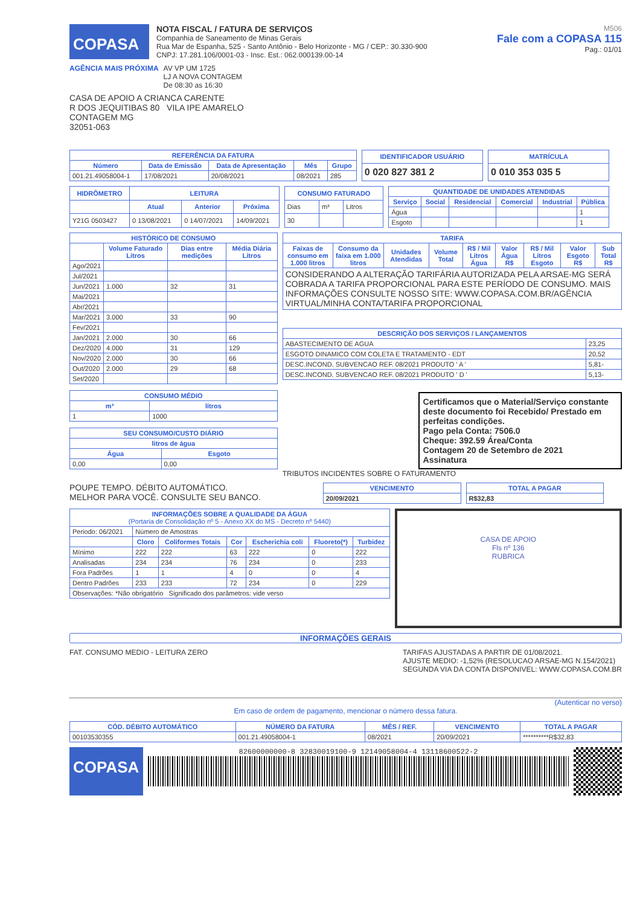COPASA
NOTA FISCAL / FATURA DE SERVIÇOS
Companhia de Saneamento de Minas Gerais
Rua Mar de Espanha, 525 - Santo Antônio - Belo Horizonte - MG / CEP.: 30.330-900
CNPJ: 17.281.106/0001-03 - Insc. Est.: 062.000139.00-14
M506
Fale com a COPASA 115
Pag.: 01/01
AGÊNCIA MAIS PRÓXIMA AV VP UM 1725
LJ A NOVA CONTAGEM
De 08:30 as 16:30
CASA DE APOIO A CRIANCA CARENTE
R DOS JEQUITIBAS 80 VILA IPE AMARELO
CONTAGEM MG
32051-063
| REFERÊNCIA DA FATURA | | | | |
| --- | --- | --- | --- | --- |
| Número | Data de Emissão | Data de Apresentação | Mês | Grupo |
| 001.21.49058004-1 | 17/08/2021 | 20/08/2021 | 08/2021 | 285 |
| IDENTIFICADOR USUÁRIO |
| --- |
| 0 020 827 381 2 |
| MATRÍCULA |
| --- |
| 0 010 353 035 5 |
| HIDRÔMETRO | LEITURA | | |
| --- | --- | --- | --- |
| | Atual | Anterior | Próxima |
| Y21G 0503427 | 0 13/08/2021 | 0 14/07/2021 | 14/09/2021 |
| CONSUMO FATURADO | | |
| --- | --- | --- |
| Dias | m³ | Litros |
| 30 | | |
| QUANTIDADE DE UNIDADES ATENDIDAS | | | | | |
| --- | --- | --- | --- | --- | --- |
| Serviço | Social | Residencial | Comercial | Industrial | Pública |
| Água | | | | | 1 |
| Esgoto | | | | | 1 |
| HISTÓRICO DE CONSUMO | | | |
| --- | --- | --- | --- |
| | Volume Faturado Litros | Dias entre medições | Média Diária Litros |
| Ago/2021 | | | |
| Jul/2021 | | | |
| Jun/2021 | 1.000 | 32 | 31 |
| Mai/2021 | | | |
| Abr/2021 | | | |
| Mar/2021 | 3.000 | 33 | 90 |
| Fev/2021 | | | |
| Jan/2021 | 2.000 | 30 | 66 |
| Dez/2020 | 4.000 | 31 | 129 |
| Nov/2020 | 2.000 | 30 | 66 |
| Out/2020 | 2.000 | 29 | 68 |
| Set/2020 | | | |
| CONSUMO MÉDIO | |
| --- | --- |
| m³ | litros |
| 1 | 1000 |
| SEU CONSUMO/CUSTO DIÁRIO | |
| --- | --- |
| litros de água | |
| Água | Esgoto |
| 0,00 | 0,00 |
| TARIFA | | | | | | | | |
| --- | --- | --- | --- | --- | --- | --- | --- | --- |
| Faixas de consumo em 1.000 litros | Consumo da faixa em 1.000 litros | Unidades Atendidas | Volume Total | R$ / Mil Litros Água | Valor Água R$ | R$ / Mil Litros Esgoto | Valor Esgoto R$ | Sub Total R$ |
| CONSIDERANDO A ALTERAÇÃO TARIFÁRIA AUTORIZADA PELA ARSAE-MG SERÁ COBRADA A TARIFA PROPORCIONAL PARA ESTE PERÍODO DE CONSUMO. MAIS INFORMAÇÕES CONSULTE NOSSO SITE: WWW.COPASA.COM.BR/AGÊNCIA VIRTUAL/MINHA CONTA/TARIFA PROPORCIONAL | | | | | | | | |
| DESCRIÇÃO DOS SERVIÇOS / LANÇAMENTOS | |
| --- | --- |
| ABASTECIMENTO DE AGUA | 23,25 |
| ESGOTO DINAMICO COM COLETA E TRATAMENTO - EDT | 20,52 |
| DESC.INCOND. SUBVENCAO REF. 08/2021 PRODUTO ' A ' | 5,81- |
| DESC.INCOND. SUBVENCAO REF. 08/2021 PRODUTO ' D ' | 5,13- |
Certificamos que o Material/Serviço constante deste documento foi Recebido/ Prestado em perfeitas condições.
Pago pela Conta: 7506.0
Cheque: 392.59 Área/Conta
Contagem 20 de Setembro de 2021
Assinatura
TRIBUTOS INCIDENTES SOBRE O FATURAMENTO
POUPE TEMPO. DÉBITO AUTOMÁTICO.
MELHOR PARA VOCÊ. CONSULTE SEU BANCO.
| VENCIMENTO |
| --- |
| 20/09/2021 |
| TOTAL A PAGAR |
| --- |
| R$32,83 |
| INFORMAÇÕES SOBRE A QUALIDADE DA ÁGUA (Portaria de Consolidação nº 5 - Anexo XX do MS - Decreto nº 5440) | | | | | | |
| --- | --- | --- | --- | --- | --- | --- |
| Periodo: 06/2021 | Número de Amostras | | | | | |
| | Cloro | Coliformes Totais | Cor | Escherichia coli | Fluoreto(*) | Turbidez |
| Mínimo | 222 | 222 | 63 | 222 | 0 | 222 |
| Analisadas | 234 | 234 | 76 | 234 | 0 | 233 |
| Fora Padrões | 1 | 1 | 4 | 0 | 0 | 4 |
| Dentro Padrões | 233 | 233 | 72 | 234 | 0 | 229 |
| Observações: *Não obrigatório Significado dos parâmetros: vide verso | | | | | | |
CASA DE APOIO
Fls nº 136
RUBRICA
INFORMAÇÕES GERAIS
FAT. CONSUMO MEDIO - LEITURA ZERO
TARIFAS AJUSTADAS A PARTIR DE 01/08/2021.
AJUSTE MEDIO: -1,52% (RESOLUCAO ARSAE-MG N.154/2021)
SEGUNDA VIA DA CONTA DISPONIVEL: WWW.COPASA.COM.BR
(Autenticar no verso)
Em caso de ordem de pagamento, mencionar o número dessa fatura.
| CÓD. DÉBITO AUTOMÁTICO | NÚMERO DA FATURA | MÊS / REF. | VENCIMENTO | TOTAL A PAGAR |
| --- | --- | --- | --- | --- |
| 00103530355 | 001.21.49058004-1 | 08/2021 | 20/09/2021 | **********R$32,83 |
COPASA
82600000000-8 32830019100-9 12149058004-4 13118600522-2